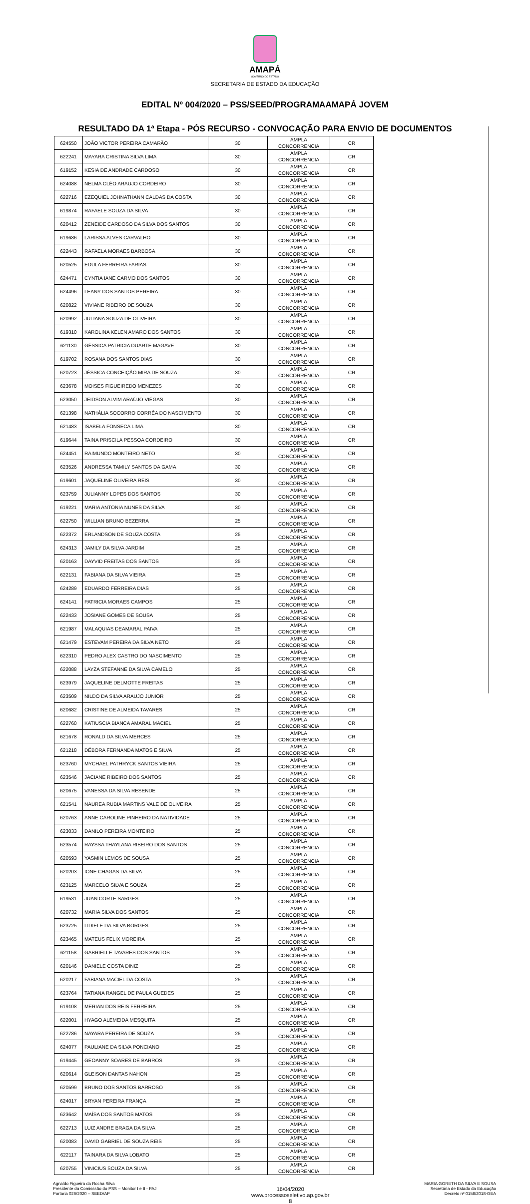AMAPÁ
GOVERNO DO ESTADO
SECRETARIA DE ESTADO DA EDUCAÇÃO
EDITAL Nº 004/2020 – PSS/SEED/PROGRAMAAMAPÁ JOVEM
RESULTADO DA 1ª Etapa - PÓS RECURSO - CONVOCAÇÃO PARA ENVIO DE DOCUMENTOS
| 624550 | JOÃO VICTOR PEREIRA CAMARÃO | 30 | AMPLA CONCORRENCIA | CR |
| 622241 | MAYARA CRISTINA SILVA LIMA | 30 | AMPLA CONCORRENCIA | CR |
| 619152 | KESIA DE ANDRADE CARDOSO | 30 | AMPLA CONCORRENCIA | CR |
| 624088 | NELMA CLÉO ARAUJO CORDEIRO | 30 | AMPLA CONCORRENCIA | CR |
| 622716 | EZEQUIEL JOHNATHANN CALDAS DA COSTA | 30 | AMPLA CONCORRENCIA | CR |
| 619874 | RAFAELE SOUZA DA SILVA | 30 | AMPLA CONCORRENCIA | CR |
| 620412 | ZENEIDE CARDOSO DA SILVA DOS SANTOS | 30 | AMPLA CONCORRENCIA | CR |
| 619686 | LARISSA ALVES CARVALHO | 30 | AMPLA CONCORRENCIA | CR |
| 622443 | RAFAELA MORAES BARBOSA | 30 | AMPLA CONCORRENCIA | CR |
| 620525 | EDULA FERREIRA FARIAS | 30 | AMPLA CONCORRENCIA | CR |
| 624471 | CYNTIA IANE CARMO DOS SANTOS | 30 | AMPLA CONCORRENCIA | CR |
| 624496 | LEANY DOS SANTOS PEREIRA | 30 | AMPLA CONCORRENCIA | CR |
| 620822 | VIVIANE RIBEIRO DE SOUZA | 30 | AMPLA CONCORRENCIA | CR |
| 620992 | JULIANA SOUZA DE OLIVEIRA | 30 | AMPLA CONCORRENCIA | CR |
| 619310 | KAROLINA KELEN AMARO DOS SANTOS | 30 | AMPLA CONCORRENCIA | CR |
| 621130 | GÉSSICA PATRICIA DUARTE MAGAVE | 30 | AMPLA CONCORRENCIA | CR |
| 619702 | ROSANA DOS SANTOS DIAS | 30 | AMPLA CONCORRENCIA | CR |
| 620723 | JÉSSICA CONCEIÇÃO MIRA DE SOUZA | 30 | AMPLA CONCORRENCIA | CR |
| 623678 | MOISES FIGUEIREDO MENEZES | 30 | AMPLA CONCORRENCIA | CR |
| 623050 | JEIDSON ALVIM ARAÚJO VIÉGAS | 30 | AMPLA CONCORRENCIA | CR |
| 621398 | NATHÁLIA SOCORRO CORRÊA DO NASCIMENTO | 30 | AMPLA CONCORRENCIA | CR |
| 621483 | ISABELA FONSECA LIMA | 30 | AMPLA CONCORRENCIA | CR |
| 619644 | TAINA PRISCILA PESSOA CORDEIRO | 30 | AMPLA CONCORRENCIA | CR |
| 624451 | RAIMUNDO MONTEIRO NETO | 30 | AMPLA CONCORRENCIA | CR |
| 623526 | ANDRESSA TAMILY SANTOS DA GAMA | 30 | AMPLA CONCORRENCIA | CR |
| 619601 | JAQUELINE OLIVEIRA REIS | 30 | AMPLA CONCORRENCIA | CR |
| 623759 | JULIANNY LOPES DOS SANTOS | 30 | AMPLA CONCORRENCIA | CR |
| 619221 | MARIA ANTONIA NUNES DA SILVA | 30 | AMPLA CONCORRENCIA | CR |
| 622750 | WILLIAN BRUNO BEZERRA | 25 | AMPLA CONCORRENCIA | CR |
| 622372 | ERLANDSON DE SOUZA COSTA | 25 | AMPLA CONCORRENCIA | CR |
| 624313 | JAMILY DA SILVA JARDIM | 25 | AMPLA CONCORRENCIA | CR |
| 620163 | DAYVID FREITAS DOS SANTOS | 25 | AMPLA CONCORRENCIA | CR |
| 622131 | FABIANA DA SILVA VIEIRA | 25 | AMPLA CONCORRENCIA | CR |
| 624289 | EDUARDO FERREIRA DIAS | 25 | AMPLA CONCORRENCIA | CR |
| 624141 | PATRICIA MORAES CAMPOS | 25 | AMPLA CONCORRENCIA | CR |
| 622433 | JOSIANE GOMES DE SOUSA | 25 | AMPLA CONCORRENCIA | CR |
| 621987 | MALAQUIAS DEAMARAL PAIVA | 25 | AMPLA CONCORRENCIA | CR |
| 621479 | ESTEVAM PEREIRA DA SILVA NETO | 25 | AMPLA CONCORRENCIA | CR |
| 622310 | PEDRO ALEX CASTRO DO NASCIMENTO | 25 | AMPLA CONCORRENCIA | CR |
| 622088 | LAYZA STEFANNE DA SILVA CAMELO | 25 | AMPLA CONCORRENCIA | CR |
| 623979 | JAQUELINE DELMOTTE FREITAS | 25 | AMPLA CONCORRENCIA | CR |
| 623509 | NILDO DA SILVA ARAUJO JUNIOR | 25 | AMPLA CONCORRENCIA | CR |
| 620682 | CRISTINE DE ALMEIDA TAVARES | 25 | AMPLA CONCORRENCIA | CR |
| 622760 | KATIUSCIA BIANCA AMARAL MACIEL | 25 | AMPLA CONCORRENCIA | CR |
| 621678 | RONALD DA SILVA MERCES | 25 | AMPLA CONCORRENCIA | CR |
| 621218 | DÉBORA FERNANDA MATOS E SILVA | 25 | AMPLA CONCORRENCIA | CR |
| 623760 | MYCHAEL PATHRYCK SANTOS VIEIRA | 25 | AMPLA CONCORRENCIA | CR |
| 623546 | JACIANE RIBEIRO DOS SANTOS | 25 | AMPLA CONCORRENCIA | CR |
| 620675 | VANESSA DA SILVA RESENDE | 25 | AMPLA CONCORRENCIA | CR |
| 621541 | NAUREA RUBIA MARTINS VALE DE OLIVEIRA | 25 | AMPLA CONCORRENCIA | CR |
| 620763 | ANNE CAROLINE PINHEIRO DA NATIVIDADE | 25 | AMPLA CONCORRENCIA | CR |
| 623033 | DANILO PEREIRA MONTEIRO | 25 | AMPLA CONCORRENCIA | CR |
| 623574 | RAYSSA THAYLANA RIBEIRO DOS SANTOS | 25 | AMPLA CONCORRENCIA | CR |
| 620593 | YASMIN LEMOS DE SOUSA | 25 | AMPLA CONCORRENCIA | CR |
| 620203 | IONE CHAGAS DA SILVA | 25 | AMPLA CONCORRENCIA | CR |
| 623125 | MARCELO SILVA E SOUZA | 25 | AMPLA CONCORRENCIA | CR |
| 619531 | JUAN CORTE SARGES | 25 | AMPLA CONCORRENCIA | CR |
| 620732 | MARIA SILVA DOS SANTOS | 25 | AMPLA CONCORRENCIA | CR |
| 623725 | LIDIELE DA SILVA BORGES | 25 | AMPLA CONCORRENCIA | CR |
| 623465 | MATEUS FELIX MOREIRA | 25 | AMPLA CONCORRENCIA | CR |
| 621158 | GABRIELLE TAVARES DOS SANTOS | 25 | AMPLA CONCORRENCIA | CR |
| 620146 | DANIELE COSTA DINIZ | 25 | AMPLA CONCORRENCIA | CR |
| 620217 | FABIANA MACIEL DA COSTA | 25 | AMPLA CONCORRENCIA | CR |
| 623764 | TATIANA RANGEL DE PAULA GUEDES | 25 | AMPLA CONCORRENCIA | CR |
| 619108 | MERIAN DOS REIS FERREIRA | 25 | AMPLA CONCORRENCIA | CR |
| 622001 | HYAGO ALEMEIDA MESQUITA | 25 | AMPLA CONCORRENCIA | CR |
| 622786 | NAYARA PEREIRA DE SOUZA | 25 | AMPLA CONCORRENCIA | CR |
| 624077 | PAULIANE DA SILVA PONCIANO | 25 | AMPLA CONCORRENCIA | CR |
| 619445 | GEOANNY SOARES DE BARROS | 25 | AMPLA CONCORRENCIA | CR |
| 620614 | GLEISON DANTAS NAHON | 25 | AMPLA CONCORRENCIA | CR |
| 620599 | BRUNO DOS SANTOS BARROSO | 25 | AMPLA CONCORRENCIA | CR |
| 624017 | BRYAN PEREIRA FRANÇA | 25 | AMPLA CONCORRENCIA | CR |
| 623642 | MAÍSA DOS SANTOS MATOS | 25 | AMPLA CONCORRENCIA | CR |
| 622713 | LUIZ ANDRE BRAGA DA SILVA | 25 | AMPLA CONCORRENCIA | CR |
| 620083 | DAVID GABRIEL DE SOUZA REIS | 25 | AMPLA CONCORRENCIA | CR |
| 622117 | TAINARA DA SILVA LOBATO | 25 | AMPLA CONCORRENCIA | CR |
| 620755 | VINICIUS SOUZA DA SILVA | 25 | AMPLA CONCORRENCIA | CR |
Agnaldo Figueira da Rocha Silva
Presidente da Comisssão do PSS – Monitor I e II - PAJ
Portaria 026/2020 – SEED/AP
16/04/2020
www.processoseletivo.ap.gov.br
8
MARIA GORETH DA SILVA E SOUSA
Secretária de Estado da Educação
Decreto nº 0158/2018-GEA